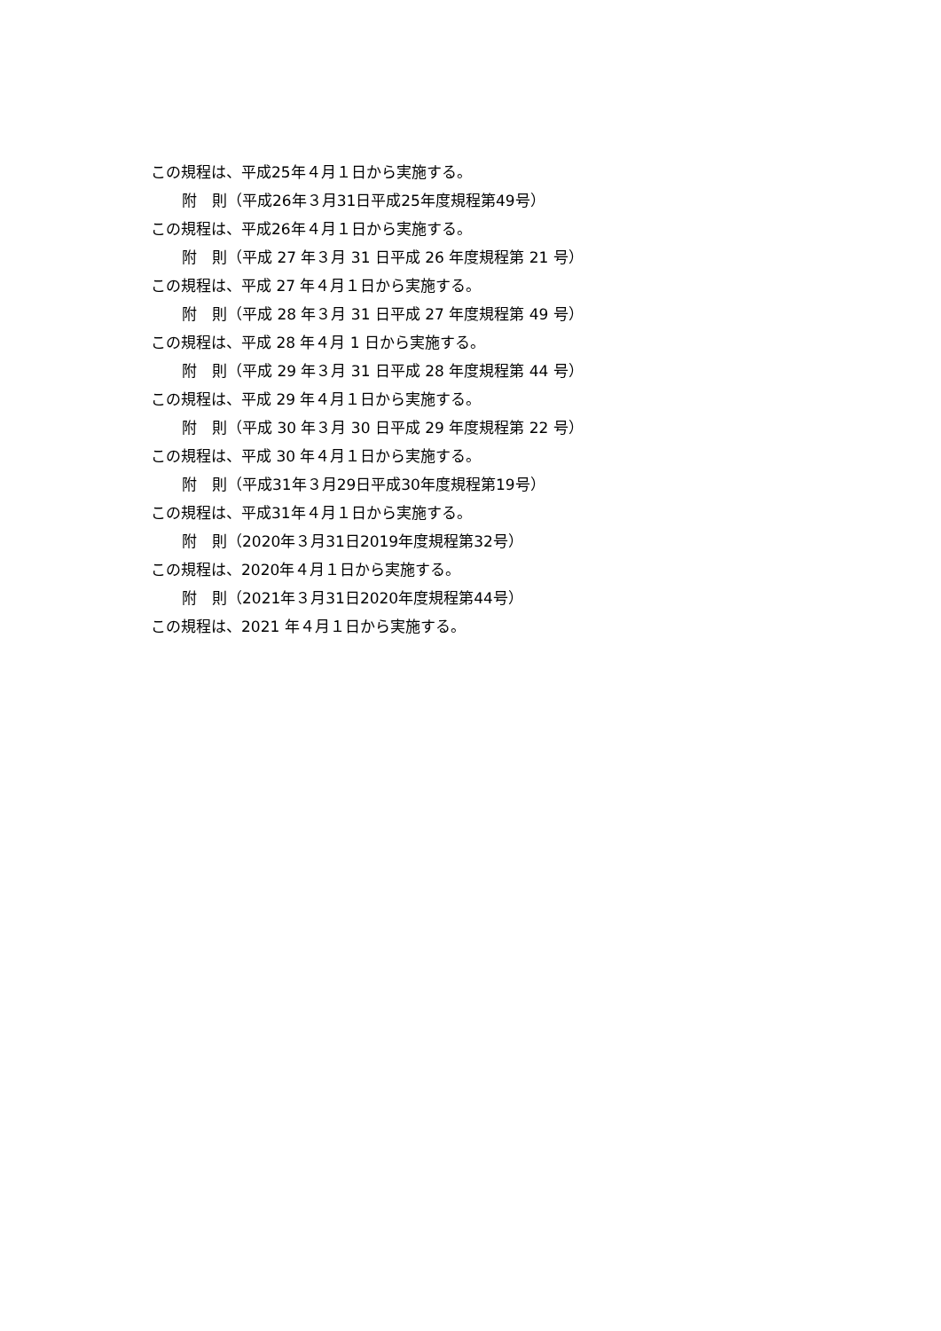この規程は、平成25年４月１日から実施する。
附　則（平成26年３月31日平成25年度規程第49号）
この規程は、平成26年４月１日から実施する。
附　則（平成 27 年３月 31 日平成 26 年度規程第 21 号）
この規程は、平成 27 年４月１日から実施する。
附　則（平成 28 年３月 31 日平成 27 年度規程第 49 号）
この規程は、平成 28 年４月 1 日から実施する。
附　則（平成 29 年３月 31 日平成 28 年度規程第 44 号）
この規程は、平成 29 年４月１日から実施する。
附　則（平成 30 年３月 30 日平成 29 年度規程第 22 号）
この規程は、平成 30 年４月１日から実施する。
附　則（平成31年３月29日平成30年度規程第19号）
この規程は、平成31年４月１日から実施する。
附　則（2020年３月31日2019年度規程第32号）
この規程は、2020年４月１日から実施する。
附　則（2021年３月31日2020年度規程第44号）
この規程は、2021 年４月１日から実施する。